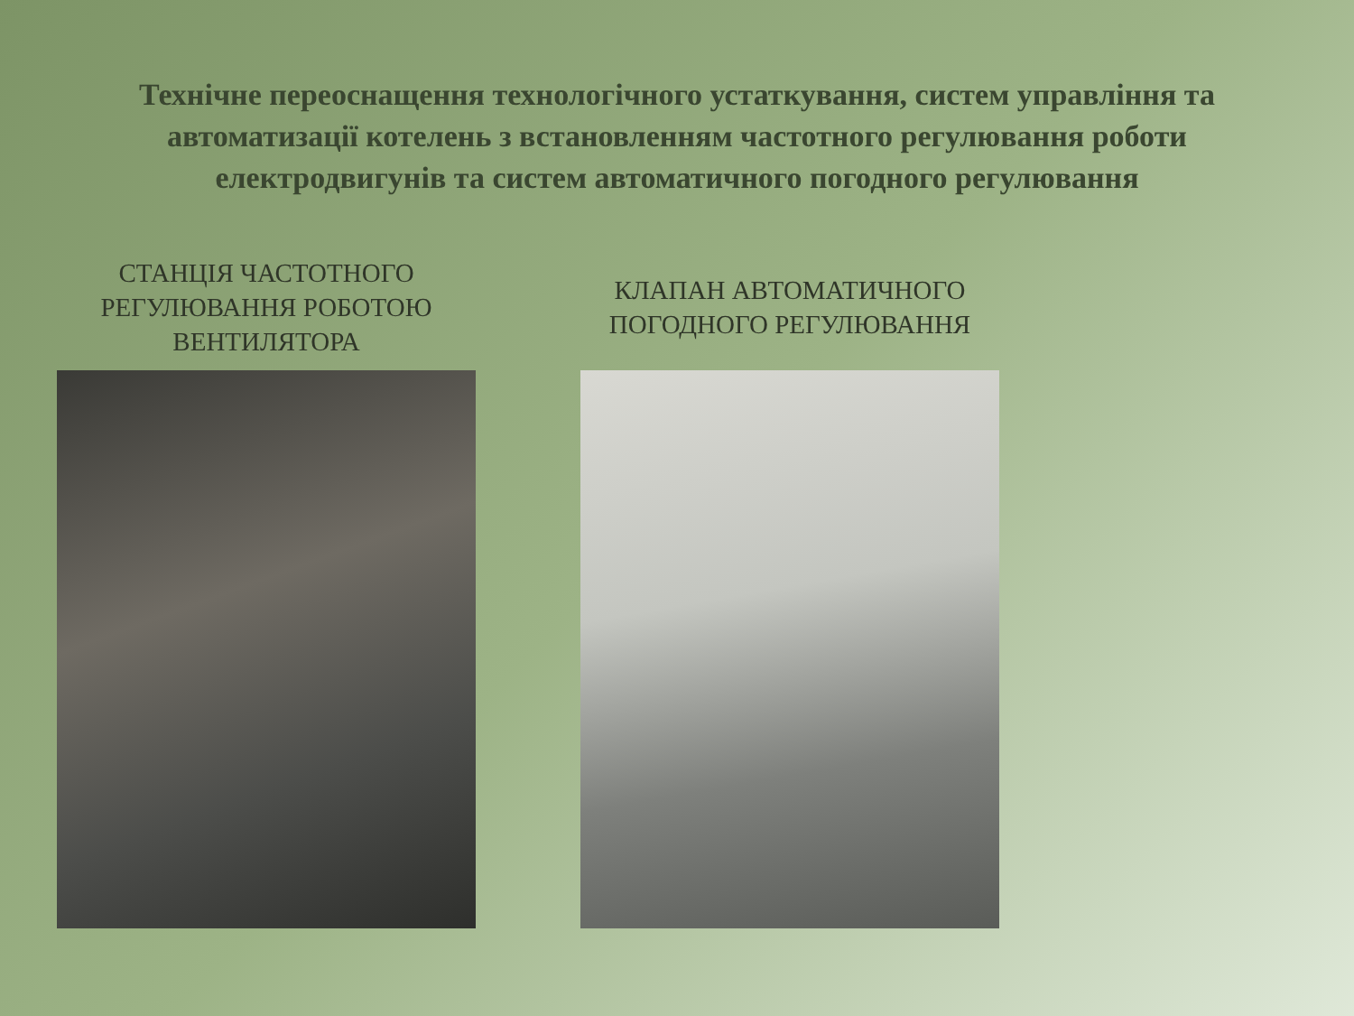Технічне переоснащення технологічного устаткування, систем управління та автоматизації котелень з встановленням частотного регулювання роботи електродвигунів та систем автоматичного погодного регулювання
СТАНЦІЯ ЧАСТОТНОГО
РЕГУЛЮВАННЯ РОБОТОЮ
ВЕНТИЛЯТОРА
КЛАПАН АВТОМАТИЧНОГО
ПОГОДНОГО РЕГУЛЮВАННЯ